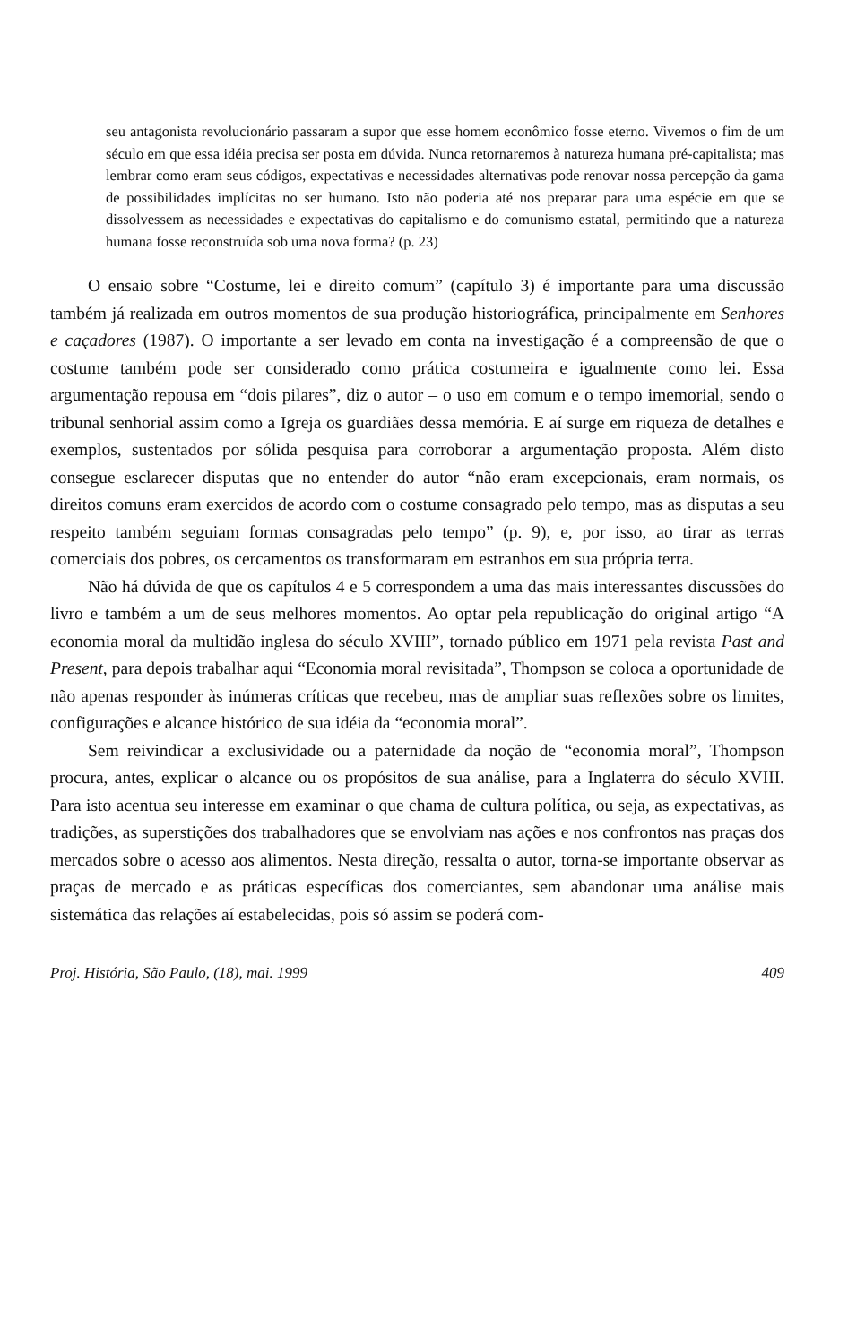seu antagonista revolucionário passaram a supor que esse homem econômico fosse eterno. Vivemos o fim de um século em que essa idéia precisa ser posta em dúvida. Nunca retornaremos à natureza humana pré-capitalista; mas lembrar como eram seus códigos, expectativas e necessidades alternativas pode renovar nossa percepção da gama de possibilidades implícitas no ser humano. Isto não poderia até nos preparar para uma espécie em que se dissolvessem as necessidades e expectativas do capitalismo e do comunismo estatal, permitindo que a natureza humana fosse reconstruída sob uma nova forma? (p. 23)
O ensaio sobre “Costume, lei e direito comum” (capítulo 3) é importante para uma discussão também já realizada em outros momentos de sua produção historiográfica, principalmente em Senhores e caçadores (1987). O importante a ser levado em conta na investigação é a compreensão de que o costume também pode ser considerado como prática costumeira e igualmente como lei. Essa argumentação repousa em “dois pilares”, diz o autor – o uso em comum e o tempo imemorial, sendo o tribunal senhorial assim como a Igreja os guardiães dessa memória. E aí surge em riqueza de detalhes e exemplos, sustentados por sólida pesquisa para corroborar a argumentação proposta. Além disto consegue esclarecer disputas que no entender do autor “não eram excepcionais, eram normais, os direitos comuns eram exercidos de acordo com o costume consagrado pelo tempo, mas as disputas a seu respeito também seguiam formas consagradas pelo tempo” (p. 9), e, por isso, ao tirar as terras comerciais dos pobres, os cercamentos os transformaram em estranhos em sua própria terra.
Não há dúvida de que os capítulos 4 e 5 correspondem a uma das mais interessantes discussões do livro e também a um de seus melhores momentos. Ao optar pela republicação do original artigo “A economia moral da multidão inglesa do século XVIII”, tornado público em 1971 pela revista Past and Present, para depois trabalhar aqui “Economia moral revisitada”, Thompson se coloca a oportunidade de não apenas responder às inúmeras críticas que recebeu, mas de ampliar suas reflexões sobre os limites, configurações e alcance histórico de sua idéia da “economia moral”.
Sem reivindicar a exclusividade ou a paternidade da noção de “economia moral”, Thompson procura, antes, explicar o alcance ou os propósitos de sua análise, para a Inglaterra do século XVIII. Para isto acentua seu interesse em examinar o que chama de cultura política, ou seja, as expectativas, as tradições, as superstições dos trabalhadores que se envolviam nas ações e nos confrontos nas praças dos mercados sobre o acesso aos alimentos. Nesta direção, ressalta o autor, torna-se importante observar as praças de mercado e as práticas específicas dos comerciantes, sem abandonar uma análise mais sistemática das relações aí estabelecidas, pois só assim se poderá com-
Proj. História, São Paulo, (18), mai. 1999 409